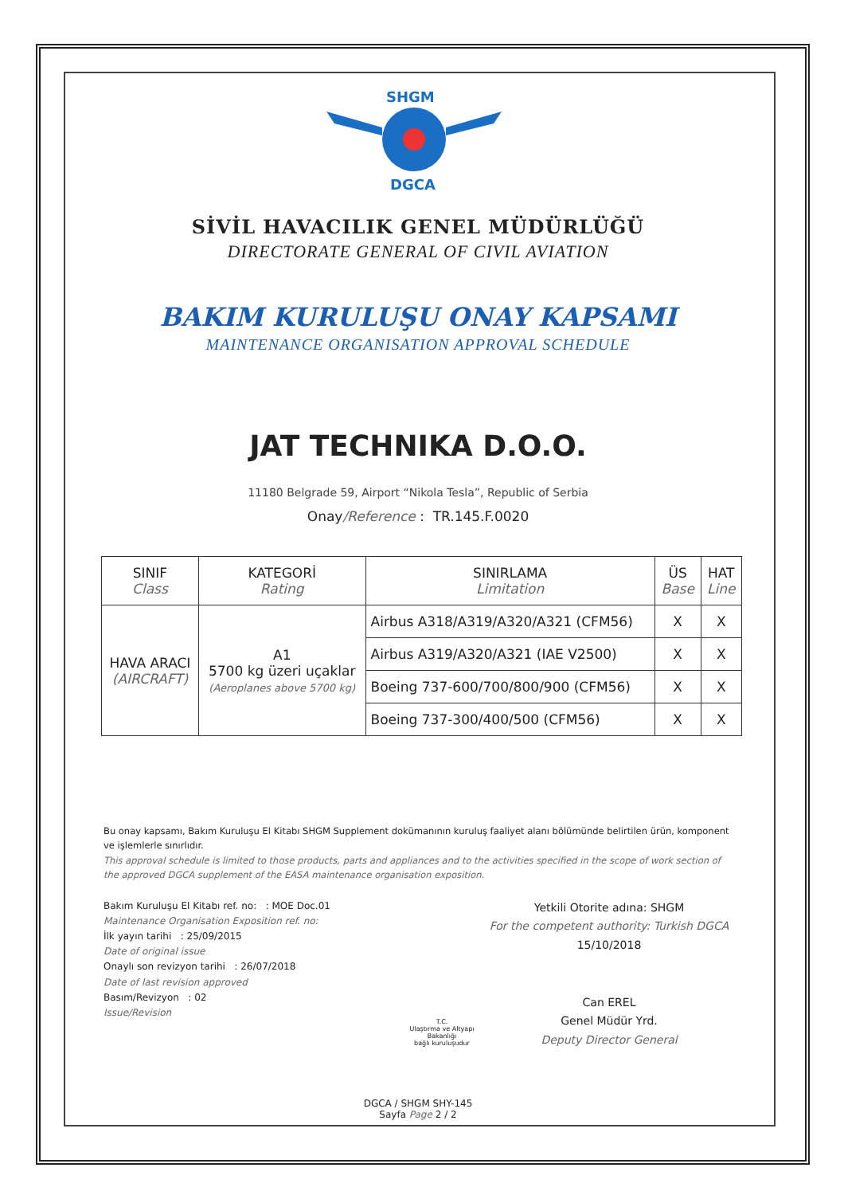SHGM
DGCA
SİVİL HAVACILIK GENEL MÜDÜRLÜĞÜ
DIRECTORATE GENERAL OF CIVIL AVIATION
BAKIM KURULUŞU ONAY KAPSAMI
MAINTENANCE ORGANISATION APPROVAL SCHEDULE
JAT TECHNIKA D.O.O.
11180 Belgrade 59, Airport “Nikola Tesla”, Republic of Serbia
Onay/Reference : TR.145.F.0020
| SINIF Class | KATEGORİ Rating | SINIRLAMA Limitation | ÜS Base | HAT Line |
| --- | --- | --- | --- | --- |
| HAVA ARACI (AIRCRAFT) | A1 5700 kg üzeri uçaklar (Aeroplanes above 5700 kg) | Airbus A318/A319/A320/A321 (CFM56) | X | X |
| | | Airbus A319/A320/A321 (IAE V2500) | X | X |
| | | Boeing 737-600/700/800/900 (CFM56) | X | X |
| | | Boeing 737-300/400/500 (CFM56) | X | X |
Bu onay kapsamı, Bakım Kuruluşu El Kitabı SHGM Supplement dokümanının kuruluş faaliyet alanı bölümünde belirtilen ürün, komponent ve işlemlerle sınırlıdır.
This approval schedule is limited to those products, parts and appliances and to the activities specified in the scope of work section of the approved DGCA supplement of the EASA maintenance organisation exposition.
Bakım Kuruluşu El Kitabı ref. no: : MOE Doc.01
Maintenance Organisation Exposition ref. no:
İlk yayın tarihi : 25/09/2015
Date of original issue
Onaylı son revizyon tarihi : 26/07/2018
Date of last revision approved
Basım/Revizyon : 02
Issue/Revision
T.C.
Ulaştırma ve Altyapı Bakanlığı
bağlı kuruluşudur
Yetkili Otorite adına: SHGM
For the competent authority: Turkish DGCA
15/10/2018
Can EREL
Genel Müdür Yrd.
Deputy Director General
DGCA / SHGM SHY-145
Sayfa Page 2 / 2